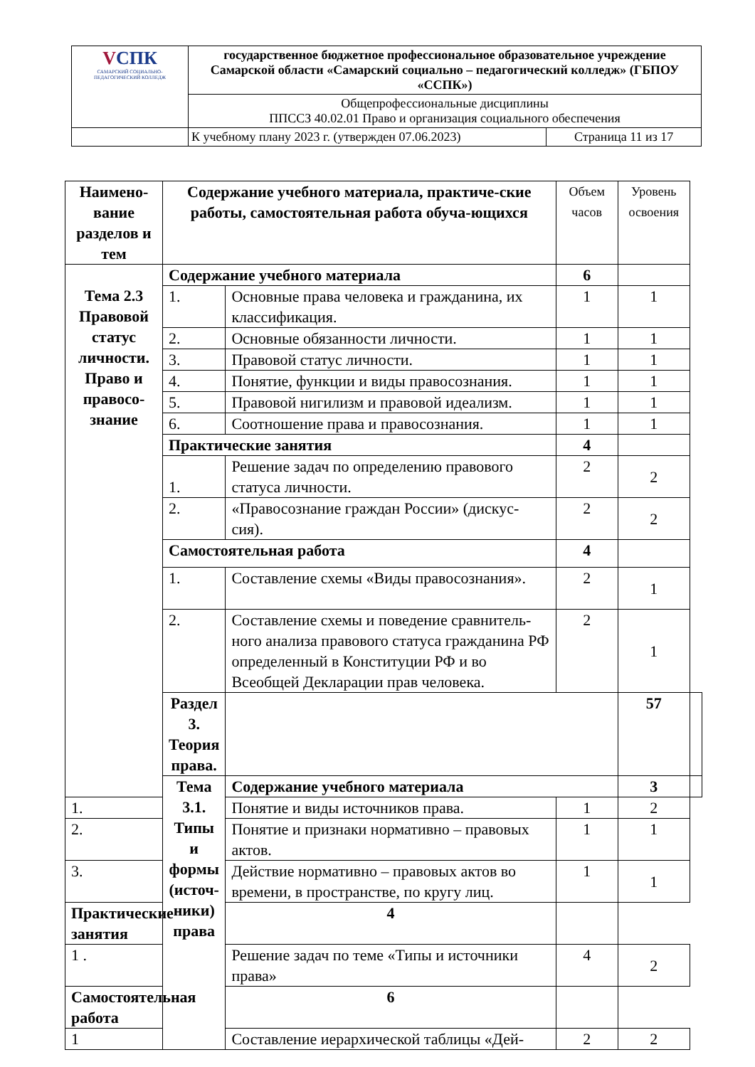| V СПК САМАРСКИЙ СОЦИАЛЬНО-ПЕДАГОГИЧЕСКИЙ КОЛЛЕДЖ | государственное бюджетное профессиональное образовательное учреждение Самарской области «Самарский социально – педагогический колледж» (ГБПОУ «ССПК») | |
| | Общепрофессиональные дисциплины ППССЗ 40.02.01 Право и организация социального обеспечения | |
| | К учебному плану 2023 г. (утвержден 07.06.2023) | Страница 11 из 17 |
| Наимено-вание разделов и тем | Содержание учебного материала, практиче-ские работы, самостоятельная работа обуча-ющихся | | Объем часов | Уровень освоения | |
| --- | --- | --- | --- | --- | --- |
| Тема 2.3 Правовой статус личности. Право и правосо-знание | Содержание учебного материала | | 6 | | |
| | 1. | Основные права человека и гражданина, их классификация. | 1 | 1 | |
| | 2. | Основные обязанности личности. | 1 | 1 | |
| | 3. | Правовой статус личности. | 1 | 1 | |
| | 4. | Понятие, функции и виды правосознания. | 1 | 1 | |
| | 5. | Правовой нигилизм и правовой идеализм. | 1 | 1 | |
| | 6. | Соотношение права и правосознания. | 1 | 1 | |
| | Практические занятия | | 4 | | |
| | 1. | Решение задач по определению правового статуса личности. | 2 | 2 | |
| | 2. | «Правосознание граждан России» (дискус-сия). | 2 | 2 | |
| | Самостоятельная работа | | 4 | | |
| | 1. | Составление схемы «Виды правосознания». | 2 | 1 | |
| | 2. | Составление схемы и поведение сравнитель-ного анализа правового статуса гражданина РФ определенный в Конституции РФ и во Всеобщей Декларации прав человека. | 2 | 1 | |
| | Раздел 3. Теория права. | | | 57 | |
| | Тема 3.1. Типы и формы (источ-ники) права | Содержание учебного материала | | 3 | |
| 1. | | Понятие и виды источников права. | 1 | 2 | |
| 2. | | Понятие и признаки нормативно – правовых актов. | 1 | 1 | |
| 3. | | Действие нормативно – правовых актов во времени, в пространстве, по кругу лиц. | 1 | 1 | |
| Практические занятия | | 4 | | | |
| 1 . | | Решение задач по теме «Типы и источники права» | 4 | 2 | |
| Самостоятельная работа | | 6 | | | |
| 1 | | Составление иерархической таблицы «Дей- | 2 | 2 | |